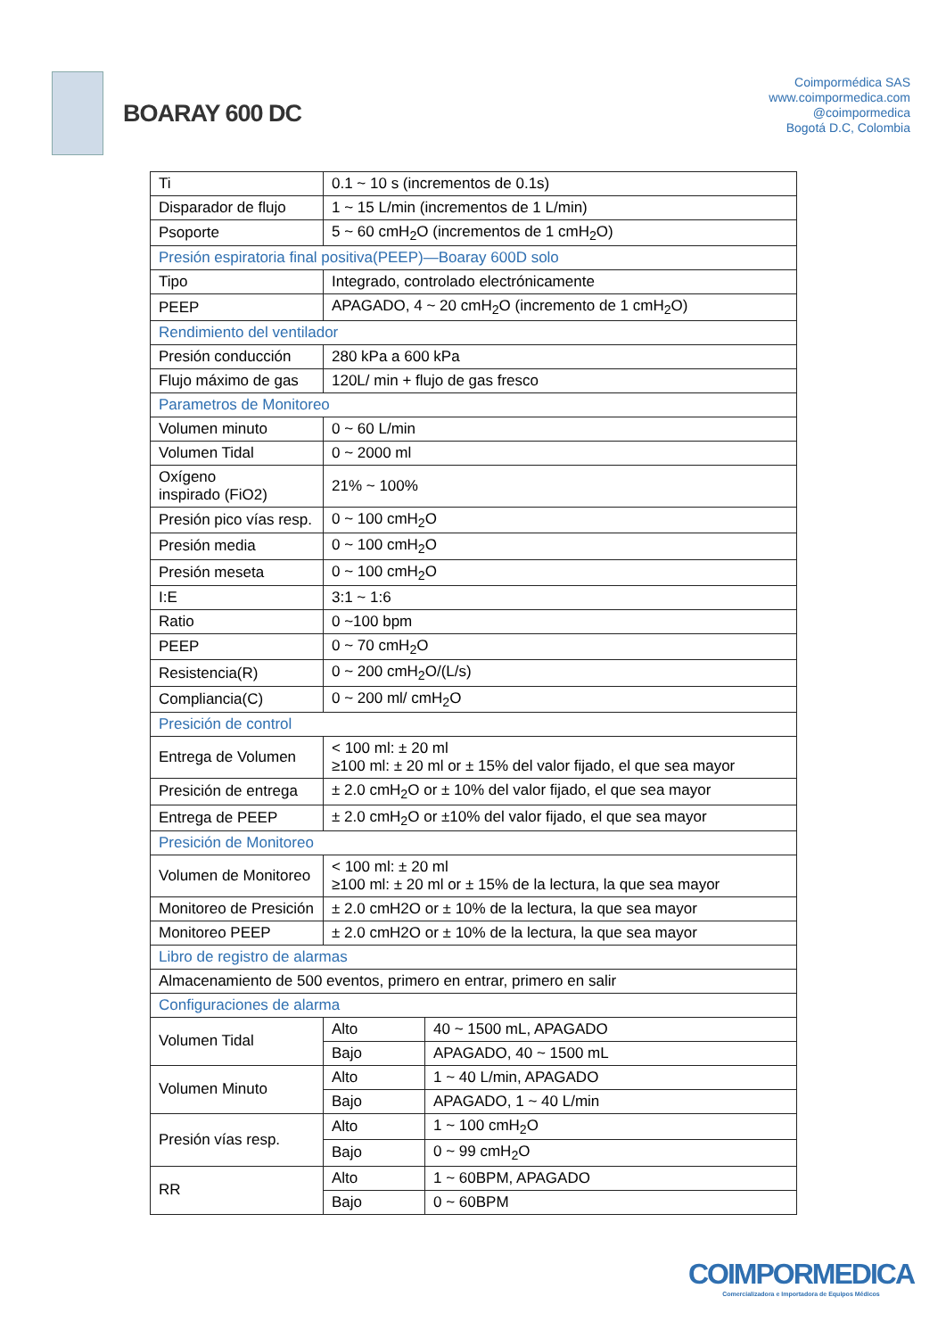BOARAY 600 DC
Coimpormédica SAS
www.coimpormedica.com
@coimpormedica
Bogotá D.C, Colombia
| Ti | 0.1 ~ 10 s (incrementos de 0.1s) | |
| Disparador de flujo | 1 ~ 15 L/min (incrementos de 1 L/min) | |
| Psoporte | 5 ~ 60 cmH<sub>2</sub>O (incrementos de 1 cmH<sub>2</sub>O) | |
| Presión espiratoria final positiva(PEEP)—Boaray 600D solo | | |
| Tipo | Integrado, controlado electrónicamente | |
| PEEP | APAGADO, 4 ~ 20 cmH<sub>2</sub>O (incremento de 1 cmH<sub>2</sub>O) | |
| Rendimiento del ventilador | | |
| Presión conducción | 280 kPa a 600 kPa | |
| Flujo máximo de gas | 120L/ min + flujo de gas fresco | |
| Parametros de Monitoreo | | |
| Volumen minuto | 0 ~ 60 L/min | |
| Volumen Tidal | 0 ~ 2000 ml | |
| Oxígeno inspirado (FiO2) | 21% ~ 100% | |
| Presión pico vías resp. | 0 ~ 100 cmH<sub>2</sub>O | |
| Presión media | 0 ~ 100 cmH<sub>2</sub>O | |
| Presión meseta | 0 ~ 100 cmH<sub>2</sub>O | |
| I:E | 3:1 ~ 1:6 | |
| Ratio | 0 ~100 bpm | |
| PEEP | 0 ~ 70 cmH<sub>2</sub>O | |
| Resistencia(R) | 0 ~ 200 cmH<sub>2</sub>O/(L/s) | |
| Compliancia(C) | 0 ~ 200 ml/ cmH<sub>2</sub>O | |
| Presición de control | | |
| Entrega de Volumen | < 100 ml: ± 20 ml ≥100 ml: ± 20 ml or ± 15% del valor fijado, el que sea mayor | |
| Presición de entrega | ± 2.0 cmH<sub>2</sub>O or ± 10% del valor fijado, el que sea mayor | |
| Entrega de PEEP | ± 2.0 cmH<sub>2</sub>O or ±10% del valor fijado, el que sea mayor | |
| Presición de Monitoreo | | |
| Volumen de Monitoreo | < 100 ml: ± 20 ml ≥100 ml: ± 20 ml or ± 15% de la lectura, la que sea mayor | |
| Monitoreo de Presición | ± 2.0 cmH2O or ± 10% de la lectura, la que sea mayor | |
| Monitoreo PEEP | ± 2.0 cmH2O or ± 10% de la lectura, la que sea mayor | |
| Libro de registro de alarmas | | |
| Almacenamiento de 500 eventos, primero en entrar, primero en salir | | |
| Configuraciones de alarma | | |
| Volumen Tidal | Alto | 40 ~ 1500 mL, APAGADO |
| | Bajo | APAGADO, 40 ~ 1500 mL |
| Volumen Minuto | Alto | 1 ~ 40 L/min, APAGADO |
| | Bajo | APAGADO, 1 ~ 40 L/min |
| Presión vías resp. | Alto | 1 ~ 100 cmH<sub>2</sub>O |
| | Bajo | 0 ~ 99 cmH<sub>2</sub>O |
| RR | Alto | 1 ~ 60BPM, APAGADO |
| | Bajo | 0 ~ 60BPM |
COIMPORMEDICA
Comercializadora e Importadora de Equipos Médicos